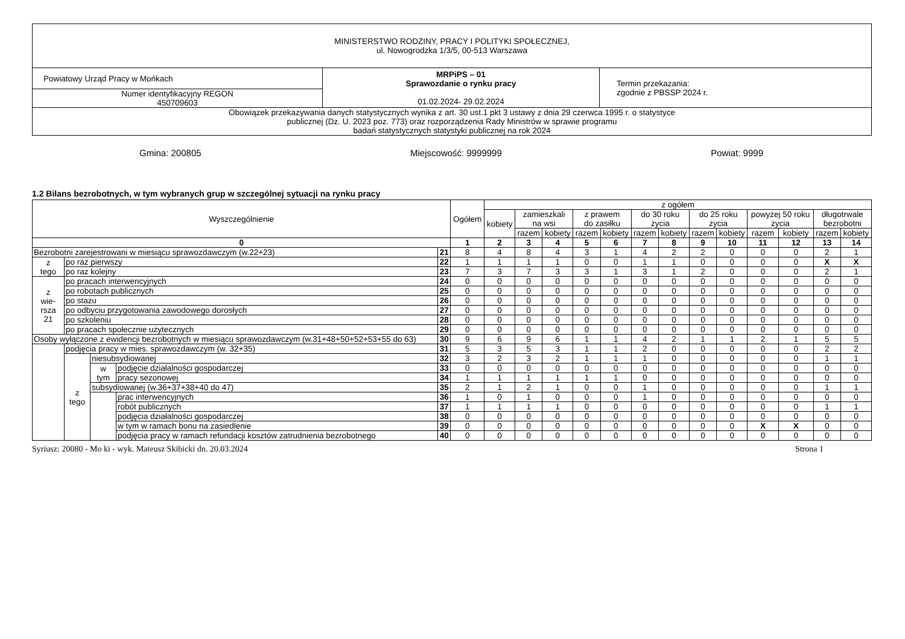| MINISTERSTWO RODZINY, PRACY I POLITYKI SPOŁECZNEJ, ul. Nowogrodzka 1/3/5, 00-513 Warszawa | | |
| Powiatowy Urząd Pracy w Mońkach | MRPiPS – 01 Sprawozdanie o rynku pracy 01.02.2024- 29.02.2024 | Termin przekazania: zgodnie z PBSSP 2024 r. |
| Numer identyfikacyjny REGON 450709603 | | |
| Obowiązek przekazywania danych statystycznych wynika z art. 30 ust.1 pkt 3 ustawy z dnia 29 czerwca 1995 r. o statystyce publicznej (Dz. U. 2023 poz. 773) oraz rozporządzenia Rady Ministrów w sprawie programu badań statystycznych statystyki publicznej na rok 2024 | | |
Gmina: 200805 Miejscowość: 9999999 Powiat: 9999
1.2 Bilans bezrobotnych, w tym wybranych grup w szczególnej sytuacji na rynku pracy
| Wyszczególnienie | | | | | Ogółem | z ogółem | | | | | | | | | | | | |
| --- | --- | --- | --- | --- | --- | --- | --- | --- | --- | --- | --- | --- | --- | --- | --- | --- | --- | --- |
| | | | | | | kobiety | zamieszkali na wsi | | z prawem do zasiłku | | do 30 roku życia | | do 25 roku życia | | powyżej 50 roku życia | | długotrwale bezrobotni | |
| | | | | | | | razem | kobiety | razem | kobiety | razem | kobiety | razem | kobiety | razem | kobiety | razem | kobiety |
| 0 | | | | | 1 | 2 | 3 | 4 | 5 | 6 | 7 | 8 | 9 | 10 | 11 | 12 | 13 | 14 |
| Bezrobotni zarejestrowani w miesiącu sprawozdawczym (w.22+23) | | | | 21 | 8 | 4 | 8 | 4 | 3 | 1 | 4 | 2 | 2 | 0 | 0 | 0 | 2 | 1 |
| z tego | po raz pierwszy | | | 22 | 1 | 1 | 1 | 1 | 0 | 0 | 1 | 1 | 0 | 0 | 0 | 0 | X | X |
| | po raz kolejny | | | 23 | 7 | 3 | 7 | 3 | 3 | 1 | 3 | 1 | 2 | 0 | 0 | 0 | 2 | 1 |
| z wie- rsza 21 | po pracach interwencyjnych | | | 24 | 0 | 0 | 0 | 0 | 0 | 0 | 0 | 0 | 0 | 0 | 0 | 0 | 0 | 0 |
| | po robotach publicznych | | | 25 | 0 | 0 | 0 | 0 | 0 | 0 | 0 | 0 | 0 | 0 | 0 | 0 | 0 | 0 |
| | po stażu | | | 26 | 0 | 0 | 0 | 0 | 0 | 0 | 0 | 0 | 0 | 0 | 0 | 0 | 0 | 0 |
| | po odbyciu przygotowania zawodowego dorosłych | | | 27 | 0 | 0 | 0 | 0 | 0 | 0 | 0 | 0 | 0 | 0 | 0 | 0 | 0 | 0 |
| | po szkoleniu | | | 28 | 0 | 0 | 0 | 0 | 0 | 0 | 0 | 0 | 0 | 0 | 0 | 0 | 0 | 0 |
| | po pracach społecznie użytecznych | | | 29 | 0 | 0 | 0 | 0 | 0 | 0 | 0 | 0 | 0 | 0 | 0 | 0 | 0 | 0 |
| Osoby wyłączone z ewidencji bezrobotnych w miesiącu sprawozdawczym (w.31+48+50+52+53+55 do 63) | | | | 30 | 9 | 6 | 9 | 6 | 1 | 1 | 4 | 2 | 1 | 1 | 2 | 1 | 5 | 5 |
| | podjęcia pracy w mies. sprawozdawczym (w. 32+35) | | | 31 | 5 | 3 | 5 | 3 | 1 | 1 | 2 | 0 | 0 | 0 | 0 | 0 | 2 | 2 |
| | z tego | niesubsydiowanej | | 32 | 3 | 2 | 3 | 2 | 1 | 1 | 1 | 0 | 0 | 0 | 0 | 0 | 1 | 1 |
| | | w tym | podjęcie działalności gospodarczej | 33 | 0 | 0 | 0 | 0 | 0 | 0 | 0 | 0 | 0 | 0 | 0 | 0 | 0 | 0 |
| | | | pracy sezonowej | 34 | 1 | 1 | 1 | 1 | 1 | 1 | 0 | 0 | 0 | 0 | 0 | 0 | 0 | 0 |
| | | subsydiowanej (w.36+37+38+40 do 47) | | 35 | 2 | 1 | 2 | 1 | 0 | 0 | 1 | 0 | 0 | 0 | 0 | 0 | 1 | 1 |
| | | | prac interwencyjnych | 36 | 1 | 0 | 1 | 0 | 0 | 0 | 1 | 0 | 0 | 0 | 0 | 0 | 0 | 0 |
| | | | robót publicznych | 37 | 1 | 1 | 1 | 1 | 0 | 0 | 0 | 0 | 0 | 0 | 0 | 0 | 1 | 1 |
| | | | podjęcia działalności gospodarczej | 38 | 0 | 0 | 0 | 0 | 0 | 0 | 0 | 0 | 0 | 0 | 0 | 0 | 0 | 0 |
| | | | w tym w ramach bonu na zasiedlenie | 39 | 0 | 0 | 0 | 0 | 0 | 0 | 0 | 0 | 0 | 0 | X | X | 0 | 0 |
| | | | podjęcia pracy w ramach refundacji kosztów zatrudnienia bezrobotnego | 40 | 0 | 0 | 0 | 0 | 0 | 0 | 0 | 0 | 0 | 0 | 0 | 0 | 0 | 0 |
Syriusz: 20080 - Mo ki - wyk. Mateusz Skibicki dn. 20.03.2024 Strona 1